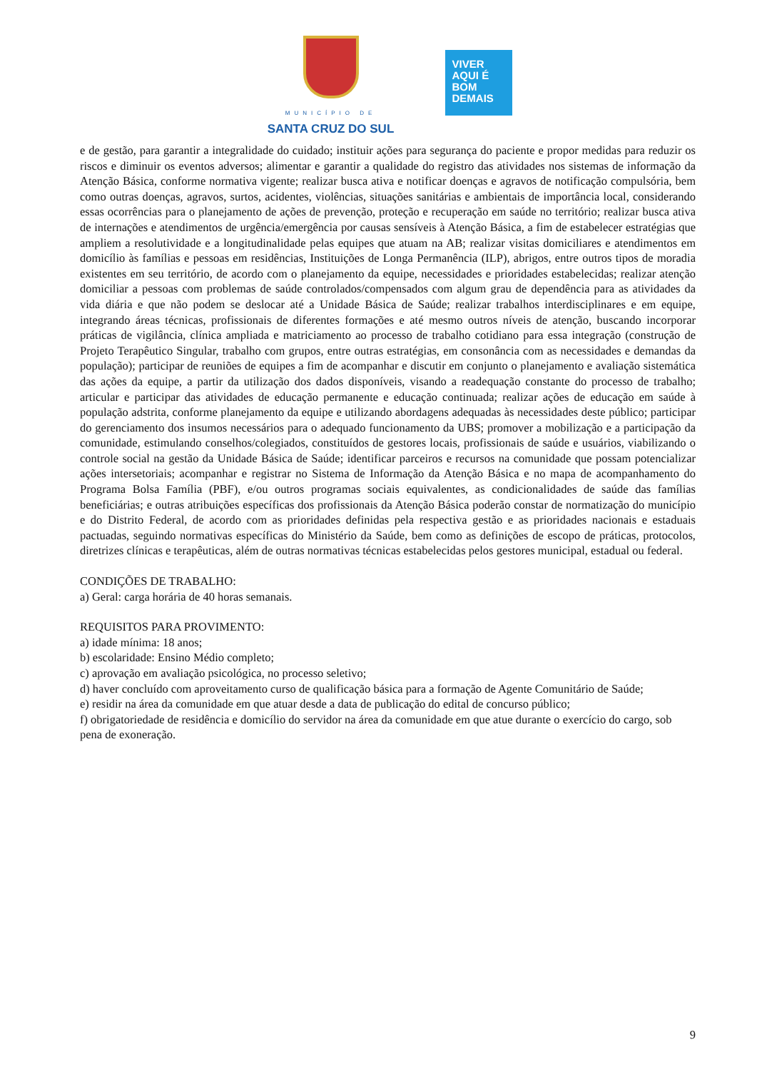MUNICÍPIO DE
SANTA CRUZ DO SUL
VIVER
AQUI É
BOM
DEMAIS
e de gestão, para garantir a integralidade do cuidado; instituir ações para segurança do paciente e propor medidas para reduzir os riscos e diminuir os eventos adversos; alimentar e garantir a qualidade do registro das atividades nos sistemas de informação da Atenção Básica, conforme normativa vigente; realizar busca ativa e notificar doenças e agravos de notificação compulsória, bem como outras doenças, agravos, surtos, acidentes, violências, situações sanitárias e ambientais de importância local, considerando essas ocorrências para o planejamento de ações de prevenção, proteção e recuperação em saúde no território; realizar busca ativa de internações e atendimentos de urgência/emergência por causas sensíveis à Atenção Básica, a fim de estabelecer estratégias que ampliem a resolutividade e a longitudinalidade pelas equipes que atuam na AB; realizar visitas domiciliares e atendimentos em domicílio às famílias e pessoas em residências, Instituições de Longa Permanência (ILP), abrigos, entre outros tipos de moradia existentes em seu território, de acordo com o planejamento da equipe, necessidades e prioridades estabelecidas; realizar atenção domiciliar a pessoas com problemas de saúde controlados/compensados com algum grau de dependência para as atividades da vida diária e que não podem se deslocar até a Unidade Básica de Saúde; realizar trabalhos interdisciplinares e em equipe, integrando áreas técnicas, profissionais de diferentes formações e até mesmo outros níveis de atenção, buscando incorporar práticas de vigilância, clínica ampliada e matriciamento ao processo de trabalho cotidiano para essa integração (construção de Projeto Terapêutico Singular, trabalho com grupos, entre outras estratégias, em consonância com as necessidades e demandas da população); participar de reuniões de equipes a fim de acompanhar e discutir em conjunto o planejamento e avaliação sistemática das ações da equipe, a partir da utilização dos dados disponíveis, visando a readequação constante do processo de trabalho; articular e participar das atividades de educação permanente e educação continuada; realizar ações de educação em saúde à população adstrita, conforme planejamento da equipe e utilizando abordagens adequadas às necessidades deste público; participar do gerenciamento dos insumos necessários para o adequado funcionamento da UBS; promover a mobilização e a participação da comunidade, estimulando conselhos/colegiados, constituídos de gestores locais, profissionais de saúde e usuários, viabilizando o controle social na gestão da Unidade Básica de Saúde; identificar parceiros e recursos na comunidade que possam potencializar ações intersetoriais; acompanhar e registrar no Sistema de Informação da Atenção Básica e no mapa de acompanhamento do Programa Bolsa Família (PBF), e/ou outros programas sociais equivalentes, as condicionalidades de saúde das famílias beneficiárias; e outras atribuições específicas dos profissionais da Atenção Básica poderão constar de normatização do município e do Distrito Federal, de acordo com as prioridades definidas pela respectiva gestão e as prioridades nacionais e estaduais pactuadas, seguindo normativas específicas do Ministério da Saúde, bem como as definições de escopo de práticas, protocolos, diretrizes clínicas e terapêuticas, além de outras normativas técnicas estabelecidas pelos gestores municipal, estadual ou federal.
CONDIÇÕES DE TRABALHO:
a) Geral: carga horária de 40 horas semanais.
REQUISITOS PARA PROVIMENTO:
a) idade mínima: 18 anos;
b) escolaridade: Ensino Médio completo;
c) aprovação em avaliação psicológica, no processo seletivo;
d) haver concluído com aproveitamento curso de qualificação básica para a formação de Agente Comunitário de Saúde;
e) residir na área da comunidade em que atuar desde a data de publicação do edital de concurso público;
f) obrigatoriedade de residência e domicílio do servidor na área da comunidade em que atue durante o exercício do cargo, sob pena de exoneração.
9